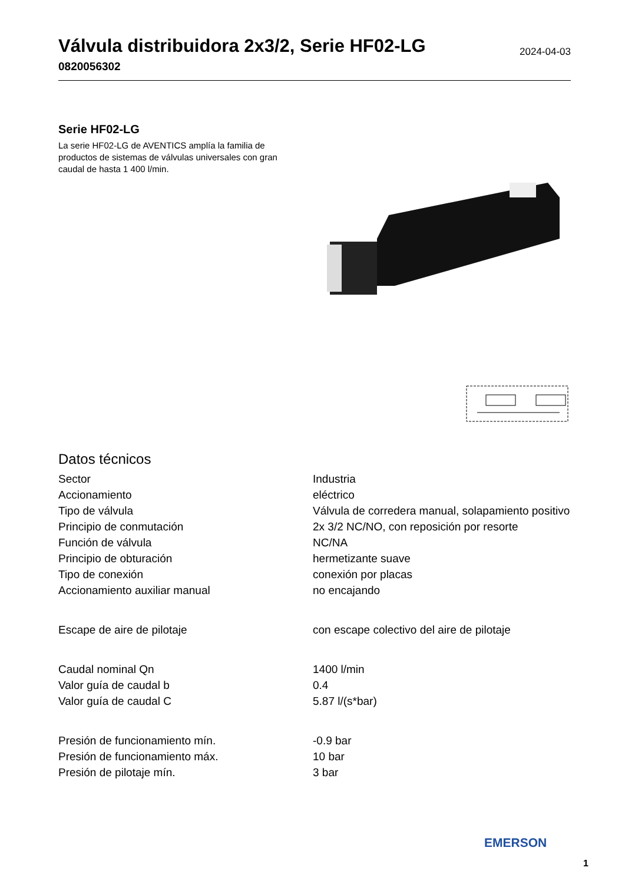Válvula distribuidora 2x3/2, Serie HF02-LG
0820056302
2024-04-03
Serie HF02-LG
La serie HF02-LG de AVENTICS amplía la familia de productos de sistemas de válvulas universales con gran caudal de hasta 1 400 l/min.
Datos técnicos
| Sector | Industria |
| Accionamiento | eléctrico |
| Tipo de válvula | Válvula de corredera manual, solapamiento positivo |
| Principio de conmutación | 2x 3/2 NC/NO, con reposición por resorte |
| Función de válvula | NC/NA |
| Principio de obturación | hermetizante suave |
| Tipo de conexión | conexión por placas |
| Accionamiento auxiliar manual | no encajando |
| Escape de aire de pilotaje | con escape colectivo del aire de pilotaje |
| Caudal nominal Qn | 1400 l/min |
| Valor guía de caudal b | 0.4 |
| Valor guía de caudal C | 5.87 l/(s*bar) |
| Presión de funcionamiento mín. | -0.9 bar |
| Presión de funcionamiento máx. | 10 bar |
| Presión de pilotaje mín. | 3 bar |
EMERSON
1